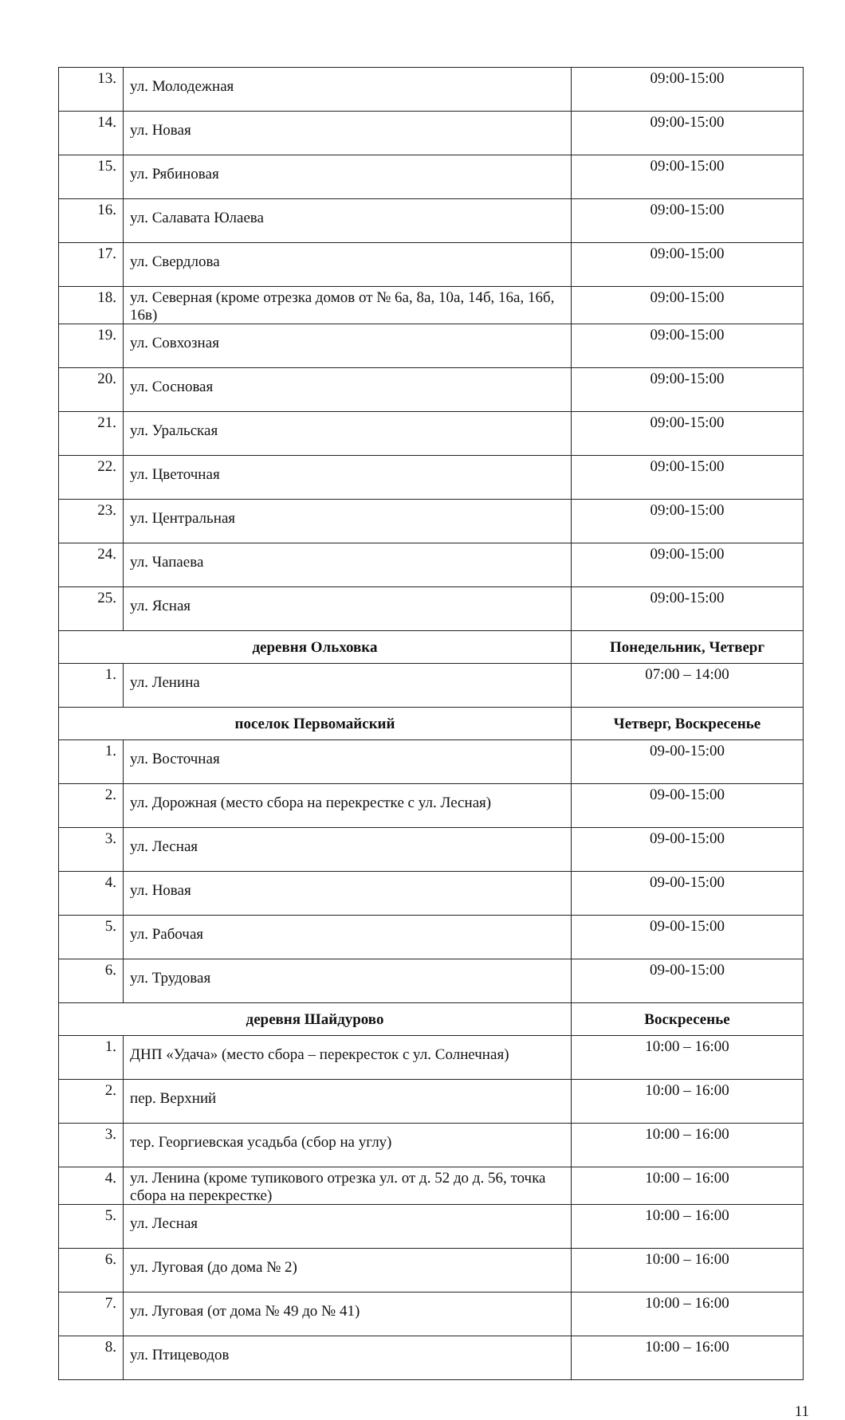| 13. | ул. Молодежная | 09:00-15:00 |
| 14. | ул. Новая | 09:00-15:00 |
| 15. | ул. Рябиновая | 09:00-15:00 |
| 16. | ул. Салавата Юлаева | 09:00-15:00 |
| 17. | ул. Свердлова | 09:00-15:00 |
| 18. | ул. Северная (кроме отрезка домов от № 6а, 8а, 10а, 14б, 16а, 16б, 16в) | 09:00-15:00 |
| 19. | ул. Совхозная | 09:00-15:00 |
| 20. | ул. Сосновая | 09:00-15:00 |
| 21. | ул. Уральская | 09:00-15:00 |
| 22. | ул. Цветочная | 09:00-15:00 |
| 23. | ул. Центральная | 09:00-15:00 |
| 24. | ул. Чапаева | 09:00-15:00 |
| 25. | ул. Ясная | 09:00-15:00 |
| деревня Ольховка | | Понедельник, Четверг |
| 1. | ул. Ленина | 07:00 – 14:00 |
| поселок Первомайский | | Четверг, Воскресенье |
| 1. | ул. Восточная | 09-00-15:00 |
| 2. | ул. Дорожная (место сбора на перекрестке с ул. Лесная) | 09-00-15:00 |
| 3. | ул. Лесная | 09-00-15:00 |
| 4. | ул. Новая | 09-00-15:00 |
| 5. | ул. Рабочая | 09-00-15:00 |
| 6. | ул. Трудовая | 09-00-15:00 |
| деревня Шайдурово | | Воскресенье |
| 1. | ДНП «Удача» (место сбора – перекресток с ул. Солнечная) | 10:00 – 16:00 |
| 2. | пер. Верхний | 10:00 – 16:00 |
| 3. | тер. Георгиевская усадьба (сбор на углу) | 10:00 – 16:00 |
| 4. | ул. Ленина (кроме тупикового отрезка ул. от д. 52 до д. 56, точка сбора на перекрестке) | 10:00 – 16:00 |
| 5. | ул. Лесная | 10:00 – 16:00 |
| 6. | ул. Луговая (до дома № 2) | 10:00 – 16:00 |
| 7. | ул. Луговая (от дома № 49 до № 41) | 10:00 – 16:00 |
| 8. | ул. Птицеводов | 10:00 – 16:00 |
11